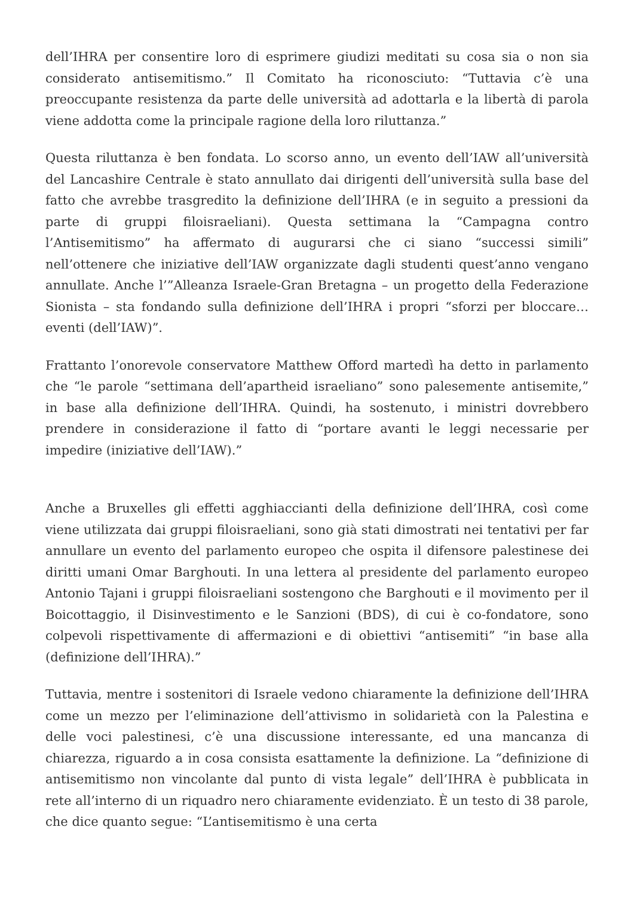dell’IHRA per consentire loro di esprimere giudizi meditati su cosa sia o non sia considerato antisemitismo.” Il Comitato ha riconosciuto: “Tuttavia c’è una preoccupante resistenza da parte delle università ad adottarla e la libertà di parola viene addotta come la principale ragione della loro riluttanza.”
Questa riluttanza è ben fondata. Lo scorso anno, un evento dell’IAW all’università del Lancashire Centrale è stato annullato dai dirigenti dell’università sulla base del fatto che avrebbe trasgredito la definizione dell’IHRA (e in seguito a pressioni da parte di gruppi filoisraeliani). Questa settimana la “Campagna contro l’Antisemitismo” ha affermato di augurarsi che ci siano “successi simili” nell’ottenere che iniziative dell’IAW organizzate dagli studenti quest’anno vengano annullate. Anche l’”Alleanza Israele-Gran Bretagna – un progetto della Federazione Sionista – sta fondando sulla definizione dell’IHRA i propri “sforzi per bloccare…eventi (dell’IAW)”.
Frattanto l’onorevole conservatore Matthew Offord martedì ha detto in parlamento che “le parole “settimana dell’apartheid israeliano” sono palesemente antisemite,” in base alla definizione dell’IHRA. Quindi, ha sostenuto, i ministri dovrebbero prendere in considerazione il fatto di “portare avanti le leggi necessarie per impedire (iniziative dell’IAW).”
Anche a Bruxelles gli effetti agghiaccianti della definizione dell’IHRA, così come viene utilizzata dai gruppi filoisraeliani, sono già stati dimostrati nei tentativi per far annullare un evento del parlamento europeo che ospita il difensore palestinese dei diritti umani Omar Barghouti. In una lettera al presidente del parlamento europeo Antonio Tajani i gruppi filoisraeliani sostengono che Barghouti e il movimento per il Boicottaggio, il Disinvestimento e le Sanzioni (BDS), di cui è co-fondatore, sono colpevoli rispettivamente di affermazioni e di obiettivi “antisemiti” “in base alla (definizione dell’IHRA).”
Tuttavia, mentre i sostenitori di Israele vedono chiaramente la definizione dell’IHRA come un mezzo per l’eliminazione dell’attivismo in solidarietà con la Palestina e delle voci palestinesi, c’è una discussione interessante, ed una mancanza di chiarezza, riguardo a in cosa consista esattamente la definizione. La “definizione di antisemitismo non vincolante dal punto di vista legale” dell’IHRA è pubblicata in rete all’interno di un riquadro nero chiaramente evidenziato. È un testo di 38 parole, che dice quanto segue: “L’antisemitismo è una certa